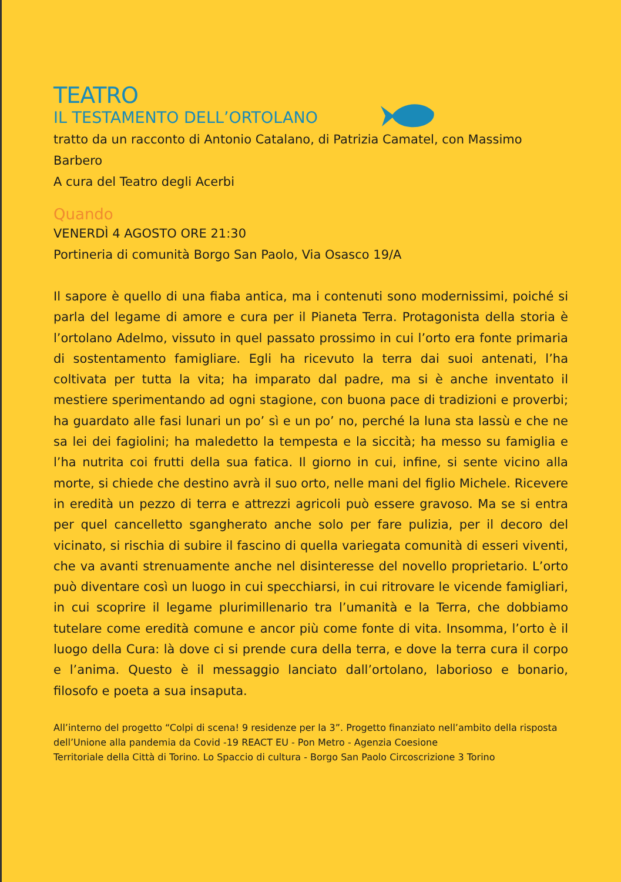TEATRO
IL TESTAMENTO DELL’ORTOLANO
tratto da un racconto di Antonio Catalano, di Patrizia Camatel, con Massimo Barbero
A cura del Teatro degli Acerbi
Quando
VENERDÌ 4 AGOSTO ORE 21:30
Portineria di comunità Borgo San Paolo, Via Osasco 19/A
Il sapore è quello di una fiaba antica, ma i contenuti sono modernissimi, poiché si parla del legame di amore e cura per il Pianeta Terra. Protagonista della storia è l’ortolano Adelmo, vissuto in quel passato prossimo in cui l’orto era fonte primaria di sostentamento famigliare. Egli ha ricevuto la terra dai suoi antenati, l’ha coltivata per tutta la vita; ha imparato dal padre, ma si è anche inventato il mestiere sperimentando ad ogni stagione, con buona pace di tradizioni e proverbi; ha guardato alle fasi lunari un po’ sì e un po’ no, perché la luna sta lassù e che ne sa lei dei fagiolini; ha maledetto la tempesta e la siccità; ha messo su famiglia e l’ha nutrita coi frutti della sua fatica. Il giorno in cui, infine, si sente vicino alla morte, si chiede che destino avrà il suo orto, nelle mani del figlio Michele. Ricevere in eredità un pezzo di terra e attrezzi agricoli può essere gravoso. Ma se si entra per quel cancelletto sgangherato anche solo per fare pulizia, per il decoro del vicinato, si rischia di subire il fascino di quella variegata comunità di esseri viventi, che va avanti strenuamente anche nel disinteresse del novello proprietario. L’orto può diventare così un luogo in cui specchiarsi, in cui ritrovare le vicende famigliari, in cui scoprire il legame plurimillenario tra l’umanità e la Terra, che dobbiamo tutelare come eredità comune e ancor più come fonte di vita. Insomma, l’orto è il luogo della Cura: là dove ci si prende cura della terra, e dove la terra cura il corpo e l’anima. Questo è il messaggio lanciato dall’ortolano, laborioso e bonario, filosofo e poeta a sua insaputa.
All’interno del progetto “Colpi di scena! 9 residenze per la 3”. Progetto finanziato nell’ambito della risposta dell’Unione alla pandemia da Covid -19 REACT EU - Pon Metro - Agenzia Coesione
Territoriale della Città di Torino. Lo Spaccio di cultura - Borgo San Paolo Circoscrizione 3 Torino